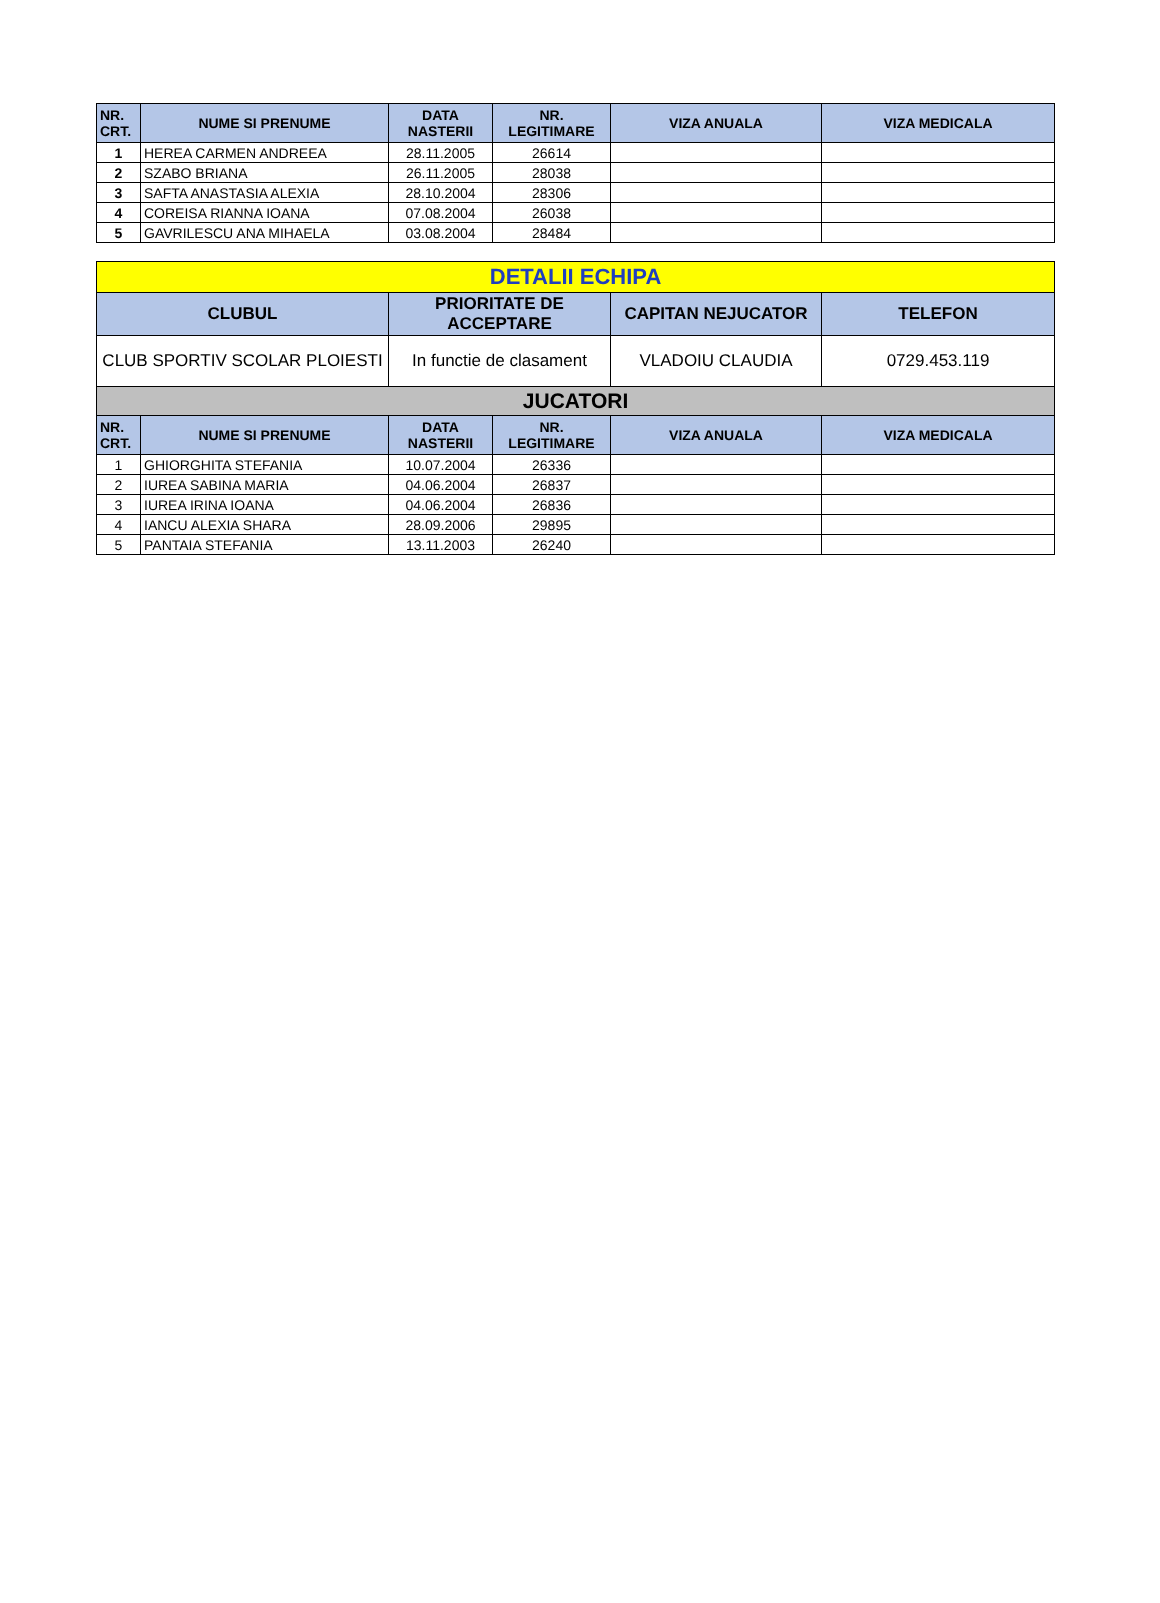| NR. CRT. | NUME SI PRENUME | DATA NASTERII | NR. LEGITIMARE | VIZA ANUALA | VIZA MEDICALA |
| --- | --- | --- | --- | --- | --- |
| 1 | HEREA CARMEN ANDREEA | 28.11.2005 | 26614 | | |
| 2 | SZABO BRIANA | 26.11.2005 | 28038 | | |
| 3 | SAFTA ANASTASIA ALEXIA | 28.10.2004 | 28306 | | |
| 4 | COREISA RIANNA IOANA | 07.08.2004 | 26038 | | |
| 5 | GAVRILESCU ANA MIHAELA | 03.08.2004 | 28484 | | |
| DETALII ECHIPA | | | | | |
| --- | --- | --- | --- | --- | --- |
| CLUBUL | | PRIORITATE DE ACCEPTARE | | CAPITAN NEJUCATOR | TELEFON |
| CLUB SPORTIV SCOLAR PLOIESTI | | In functie de clasament | | VLADOIU CLAUDIA | 0729.453.119 |
| JUCATORI | | | | | |
| NR. CRT. | NUME SI PRENUME | DATA NASTERII | NR. LEGITIMARE | VIZA ANUALA | VIZA MEDICALA |
| 1 | GHIORGHITA STEFANIA | 10.07.2004 | 26336 | | |
| 2 | IUREA SABINA MARIA | 04.06.2004 | 26837 | | |
| 3 | IUREA IRINA IOANA | 04.06.2004 | 26836 | | |
| 4 | IANCU ALEXIA SHARA | 28.09.2006 | 29895 | | |
| 5 | PANTAIA STEFANIA | 13.11.2003 | 26240 | | |